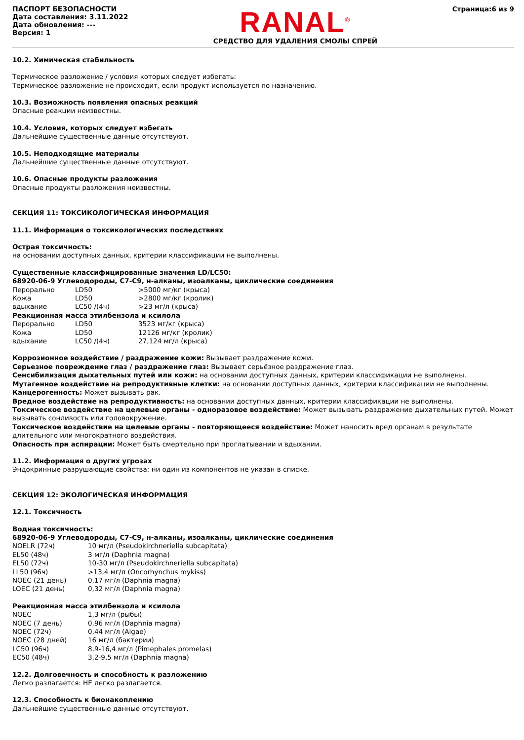ПАСПОРТ БЕЗОПАСНОСТИ
Дата составления: 3.11.2022
Дата обновления: ---
Версия: 1
RANAL<sup>®</sup>
СРЕДСТВО ДЛЯ УДАЛЕНИЯ СМОЛЫ СПРЕЙ
Страница:6 из 9
10.2. Химическая стабильность
Термическое разложение / условия которых следует избегать:
Термическое разложение не происходит, если продукт используется по назначению.
10.3. Возможность появления опасных реакций
Опасные реакции неизвестны.
10.4. Условия, которых следует избегать
Дальнейшие существенные данные отсутствуют.
10.5. Неподходящие материалы
Дальнейшие существенные данные отсутствуют.
10.6. Опасные продукты разложения
Опасные продукты разложения неизвестны.
СЕКЦИЯ 11: ТОКСИКОЛОГИЧЕСКАЯ ИНФОРМАЦИЯ
11.1. Информация о токсикологических последствиях
Острая токсичность:
на основании доступных данных, критерии классификации не выполнены.
Существенные классифицированные значения LD/LC50:
68920-06-9 Углеводороды, C7-C9, н-алканы, изоалканы, циклические соединения
| Перорально | LD50 | >5000 мг/кг (крыса) |
| Кожа | LD50 | >2800 мг/кг (кролик) |
| вдыхание | LC50 /(4ч) | >23 мг/л (крыса) |
| Реакционная масса этилбензола и ксилола | | |
| Перорально | LD50 | 3523 мг/кг (крыса) |
| Кожа | LD50 | 12126 мг/кг (кролик) |
| вдыхание | LC50 /(4ч) | 27,124 мг/л (крыса) |
Коррозионное воздействие / раздражение кожи: Вызывает раздражение кожи.
Серьезное повреждение глаз / раздражение глаз: Вызывает серьёзное раздражение глаз.
Сенсибилизация дыхательных путей или кожи: на основании доступных данных, критерии классификации не выполнены.
Мутагенное воздействие на репродуктивные клетки: на основании доступных данных, критерии классификации не выполнены.
Канцерогенность: Может вызывать рак.
Вредное воздействие на репродуктивность: на основании доступных данных, критерии классификации не выполнены.
Токсическое воздействие на целевые органы - одноразовое воздействие: Может вызывать раздражение дыхательных путей. Может вызывать сонливость или головокружение.
Токсическое воздействие на целевые органы - повторяющееся воздействие: Может наносить вред органам в результате длительного или многократного воздействия.
Опасность при аспирации: Может быть смертельно при проглатывании и вдыхании.
11.2. Информация о других угрозах
Эндокринные разрушающие свойства: ни один из компонентов не указан в списке.
СЕКЦИЯ 12: ЭКОЛОГИЧЕСКАЯ ИНФОРМАЦИЯ
12.1. Токсичность
Водная токсичность:
68920-06-9 Углеводороды, C7-C9, н-алканы, изоалканы, циклические соединения
| NOELR (72ч) | 10 мг/л (Pseudokirchneriella subcapitata) |
| EL50 (48ч) | 3 мг/л (Daphnia magna) |
| EL50 (72ч) | 10-30 мг/л (Pseudokirchneriella subcapitata) |
| LL50 (96ч) | >13,4 мг/л (Oncorhynchus mykiss) |
| NOEC (21 день) | 0,17 мг/л (Daphnia magna) |
| LOEC (21 день) | 0,32 мг/л (Daphnia magna) |
Реакционная масса этилбензола и ксилола
| NOEC | 1,3 мг/л (рыбы) |
| NOEC (7 день) | 0,96 мг/л (Daphnia magna) |
| NOEC (72ч) | 0,44 мг/л (Algae) |
| NOEC (28 дней) | 16 мг/л (бактерии) |
| LC50 (96ч) | 8,9-16,4 мг/л (Pimephales promelas) |
| EC50 (48ч) | 3,2-9,5 мг/л (Daphnia magna) |
12.2. Долговечность и способность к разложению
Легко разлагается: НЕ легко разлагается.
12.3. Способность к бионакоплению
Дальнейшие существенные данные отсутствуют.